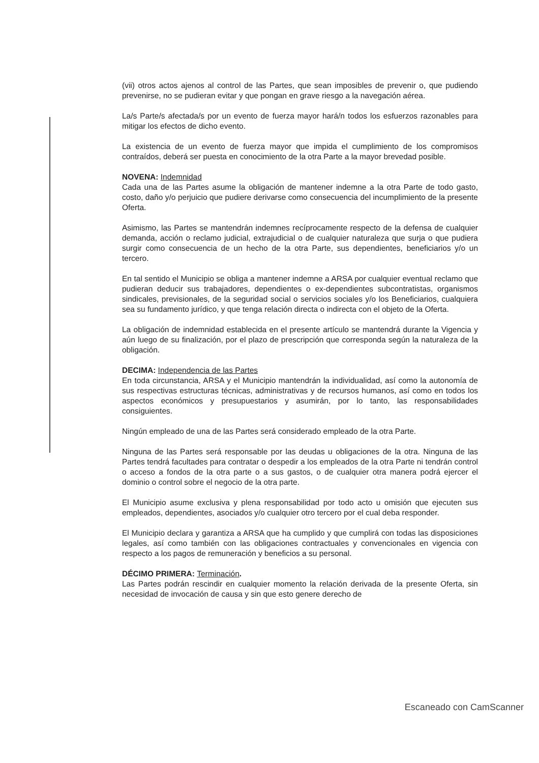(vii) otros actos ajenos al control de las Partes, que sean imposibles de prevenir o, que pudiendo prevenirse, no se pudieran evitar y que pongan en grave riesgo a la navegación aérea.
La/s Parte/s afectada/s por un evento de fuerza mayor hará/n todos los esfuerzos razonables para mitigar los efectos de dicho evento.
La existencia de un evento de fuerza mayor que impida el cumplimiento de los compromisos contraídos, deberá ser puesta en conocimiento de la otra Parte a la mayor brevedad posible.
NOVENA: Indemnidad
Cada una de las Partes asume la obligación de mantener indemne a la otra Parte de todo gasto, costo, daño y/o perjuicio que pudiere derivarse como consecuencia del incumplimiento de la presente Oferta.
Asimismo, las Partes se mantendrán indemnes recíprocamente respecto de la defensa de cualquier demanda, acción o reclamo judicial, extrajudicial o de cualquier naturaleza que surja o que pudiera surgir como consecuencia de un hecho de la otra Parte, sus dependientes, beneficiarios y/o un tercero.
En tal sentido el Municipio se obliga a mantener indemne a ARSA por cualquier eventual reclamo que pudieran deducir sus trabajadores, dependientes o ex-dependientes subcontratistas, organismos sindicales, previsionales, de la seguridad social o servicios sociales y/o los Beneficiarios, cualquiera sea su fundamento jurídico, y que tenga relación directa o indirecta con el objeto de la Oferta.
La obligación de indemnidad establecida en el presente artículo se mantendrá durante la Vigencia y aún luego de su finalización, por el plazo de prescripción que corresponda según la naturaleza de la obligación.
DECIMA: Independencia de las Partes
En toda circunstancia, ARSA y el Municipio mantendrán la individualidad, así como la autonomía de sus respectivas estructuras técnicas, administrativas y de recursos humanos, así como en todos los aspectos económicos y presupuestarios y asumirán, por lo tanto, las responsabilidades consiguientes.
Ningún empleado de una de las Partes será considerado empleado de la otra Parte.
Ninguna de las Partes será responsable por las deudas u obligaciones de la otra. Ninguna de las Partes tendrá facultades para contratar o despedir a los empleados de la otra Parte ni tendrán control o acceso a fondos de la otra parte o a sus gastos, o de cualquier otra manera podrá ejercer el dominio o control sobre el negocio de la otra parte.
El Municipio asume exclusiva y plena responsabilidad por todo acto u omisión que ejecuten sus empleados, dependientes, asociados y/o cualquier otro tercero por el cual deba responder.
El Municipio declara y garantiza a ARSA que ha cumplido y que cumplirá con todas las disposiciones legales, así como también con las obligaciones contractuales y convencionales en vigencia con respecto a los pagos de remuneración y beneficios a su personal.
DÉCIMO PRIMERA: Terminación.
Las Partes podrán rescindir en cualquier momento la relación derivada de la presente Oferta, sin necesidad de invocación de causa y sin que esto genere derecho de
Escaneado con CamScanner